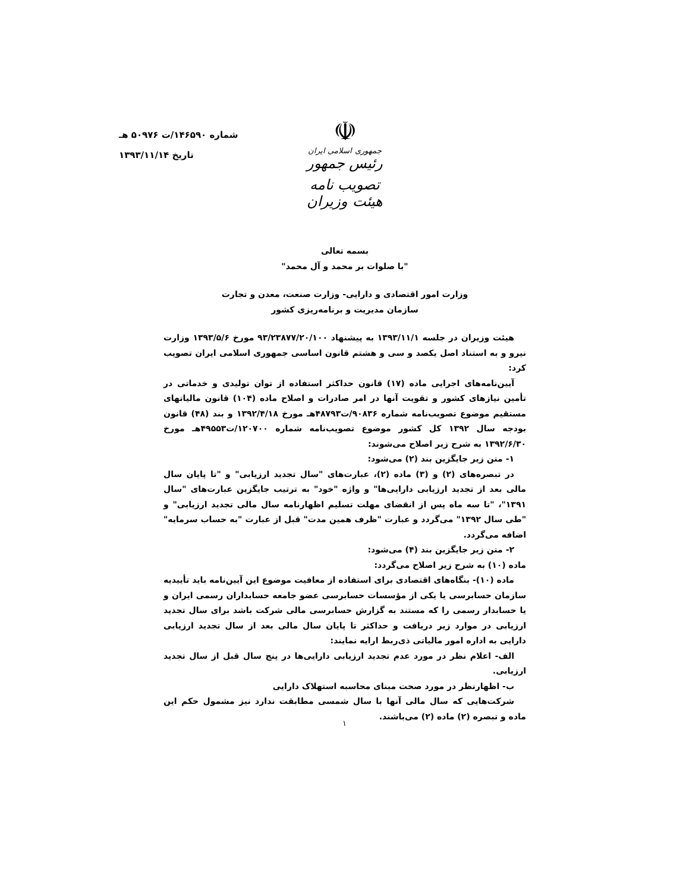شماره ۱۴۶۵۹۰/ت ۵۰۹۷۶ هـ
تاریخ ۱۳۹۳/۱۱/۱۴
☫
جمهوری اسلامی ایران
رئیس جمهور
تصویب نامه هیئت وزیران
بسمه تعالی
"با صلوات بر محمد و آل محمد"
وزارت امور اقتصادی و دارایی- وزارت صنعت، معدن و تجارت
سازمان مدیریت و برنامه‌ریزی کشور
هیئت وزیران در جلسه ۱۳۹۳/۱۱/۱ به پیشنهاد ۹۳/۲۳۸۷۷/۲۰/۱۰۰ مورخ ۱۳۹۳/۵/۶ وزارت نیرو و به استناد اصل یکصد و سی و هشتم قانون اساسی جمهوری اسلامی ایران تصویب کرد:
آیین‌نامه‌های اجرایی ماده (۱۷) قانون حداکثر استفاده از توان تولیدی و خدماتی در تأمین نیازهای کشور و تقویت آنها در امر صادرات و اصلاح ماده (۱۰۴) قانون مالیاتهای مستقیم موضوع تصویب‌نامه شماره ۹۰۸۳۶/ت۴۸۷۹۳هـ مورخ ۱۳۹۲/۴/۱۸ و بند (۴۸) قانون بودجه سال ۱۳۹۲ کل کشور موضوع تصویب‌نامه شماره ۱۲۰۷۰۰/ت۴۹۵۵۳هـ مورخ ۱۳۹۲/۶/۳۰ به شرح زیر اصلاح می‌شوند:
۱- متن زیر جایگزین بند (۲) می‌شود:
در تبصره‌های (۲) و (۳) ماده (۲)، عبارت‌های "سال تجدید ارزیابی" و "تا پایان سال مالی بعد از تجدید ارزیابی دارایی‌ها" و واژه "خود" به ترتیب جایگزین عبارت‌های "سال ۱۳۹۱"، "تا سه ماه پس از انقضای مهلت تسلیم اظهارنامه سال مالی تجدید ارزیابی" و "طی سال ۱۳۹۲" می‌گردد و عبارت "ظرف همین مدت" قبل از عبارت "به حساب سرمایه" اضافه می‌گردد.
۲- متن زیر جایگزین بند (۴) می‌شود:
ماده (۱۰) به شرح زیر اصلاح می‌گردد:
ماده (۱۰)- بنگاه‌های اقتصادی برای استفاده از معافیت موضوع این آیین‌نامه باید تأییدیه سازمان حسابرسی یا یکی از مؤسسات حسابرسی عضو جامعه حسابداران رسمی ایران و یا حسابدار رسمی را که مستند به گزارش حسابرسی مالی شرکت باشد برای سال تجدید ارزیابی در موارد زیر دریافت و حداکثر تا پایان سال مالی بعد از سال تجدید ارزیابی دارایی به اداره امور مالیاتی ذی‌ربط ارایه نمایند:
الف- اعلام نظر در مورد عدم تجدید ارزیابی دارایی‌ها در پنج سال قبل از سال تجدید ارزیابی.
ب- اظهارنظر در مورد صحت مبنای محاسبه استهلاک دارایی
شرکت‌هایی که سال مالی آنها با سال شمسی مطابقت ندارد نیز مشمول حکم این ماده و تبصره (۲) ماده (۲) می‌باشند.
۱